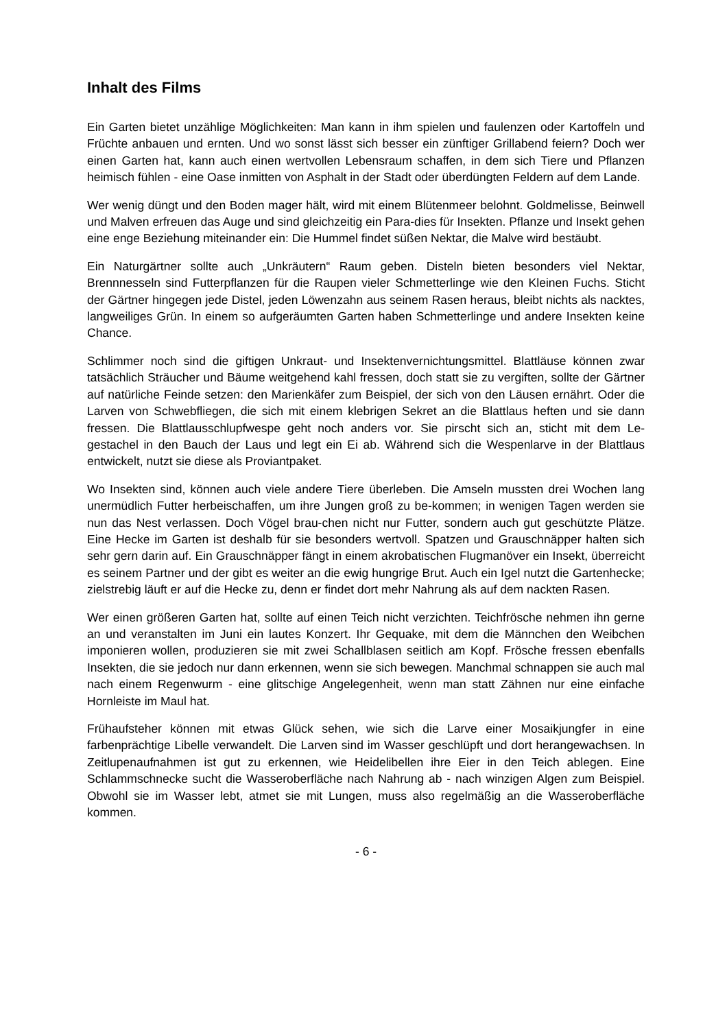Inhalt des Films
Ein Garten bietet unzählige Möglichkeiten: Man kann in ihm spielen und faulenzen oder Kartoffeln und Früchte anbauen und ernten. Und wo sonst lässt sich besser ein zünftiger Grillabend feiern? Doch wer einen Garten hat, kann auch einen wertvollen Lebensraum schaffen, in dem sich Tiere und Pflanzen heimisch fühlen - eine Oase inmitten von Asphalt in der Stadt oder überdüngten Feldern auf dem Lande.
Wer wenig düngt und den Boden mager hält, wird mit einem Blütenmeer belohnt. Goldmelisse, Beinwell und Malven erfreuen das Auge und sind gleichzeitig ein Para-dies für Insekten. Pflanze und Insekt gehen eine enge Beziehung miteinander ein: Die Hummel findet süßen Nektar, die Malve wird bestäubt.
Ein Naturgärtner sollte auch „Unkräutern“ Raum geben. Disteln bieten besonders viel Nektar, Brennnesseln sind Futterpflanzen für die Raupen vieler Schmetterlinge wie den Kleinen Fuchs. Sticht der Gärtner hingegen jede Distel, jeden Löwenzahn aus seinem Rasen heraus, bleibt nichts als nacktes, langweiliges Grün. In einem so aufgeräumten Garten haben Schmetterlinge und andere Insekten keine Chance.
Schlimmer noch sind die giftigen Unkraut- und Insektenvernichtungsmittel. Blattläuse können zwar tatsächlich Sträucher und Bäume weitgehend kahl fressen, doch statt sie zu vergiften, sollte der Gärtner auf natürliche Feinde setzen: den Marienkäfer zum Beispiel, der sich von den Läusen ernährt. Oder die Larven von Schwebfliegen, die sich mit einem klebrigen Sekret an die Blattlaus heften und sie dann fressen. Die Blattlausschlupfwespe geht noch anders vor. Sie pirscht sich an, sticht mit dem Le-gestachel in den Bauch der Laus und legt ein Ei ab. Während sich die Wespenlarve in der Blattlaus entwickelt, nutzt sie diese als Proviantpaket.
Wo Insekten sind, können auch viele andere Tiere überleben. Die Amseln mussten drei Wochen lang unermüdlich Futter herbeischaffen, um ihre Jungen groß zu be-kommen; in wenigen Tagen werden sie nun das Nest verlassen. Doch Vögel brau-chen nicht nur Futter, sondern auch gut geschützte Plätze. Eine Hecke im Garten ist deshalb für sie besonders wertvoll. Spatzen und Grauschnäpper halten sich sehr gern darin auf. Ein Grauschnäpper fängt in einem akrobatischen Flugmanöver ein Insekt, überreicht es seinem Partner und der gibt es weiter an die ewig hungrige Brut. Auch ein Igel nutzt die Gartenhecke; zielstrebig läuft er auf die Hecke zu, denn er findet dort mehr Nahrung als auf dem nackten Rasen.
Wer einen größeren Garten hat, sollte auf einen Teich nicht verzichten. Teichfrösche nehmen ihn gerne an und veranstalten im Juni ein lautes Konzert. Ihr Gequake, mit dem die Männchen den Weibchen imponieren wollen, produzieren sie mit zwei Schallblasen seitlich am Kopf. Frösche fressen ebenfalls Insekten, die sie jedoch nur dann erkennen, wenn sie sich bewegen. Manchmal schnappen sie auch mal nach einem Regenwurm - eine glitschige Angelegenheit, wenn man statt Zähnen nur eine einfache Hornleiste im Maul hat.
Frühaufsteher können mit etwas Glück sehen, wie sich die Larve einer Mosaikjungfer in eine farbenprächtige Libelle verwandelt. Die Larven sind im Wasser geschlüpft und dort herangewachsen. In Zeitlupenaufnahmen ist gut zu erkennen, wie Heidelibellen ihre Eier in den Teich ablegen. Eine Schlammschnecke sucht die Wasseroberfläche nach Nahrung ab - nach winzigen Algen zum Beispiel. Obwohl sie im Wasser lebt, atmet sie mit Lungen, muss also regelmäßig an die Wasseroberfläche kommen.
- 6 -